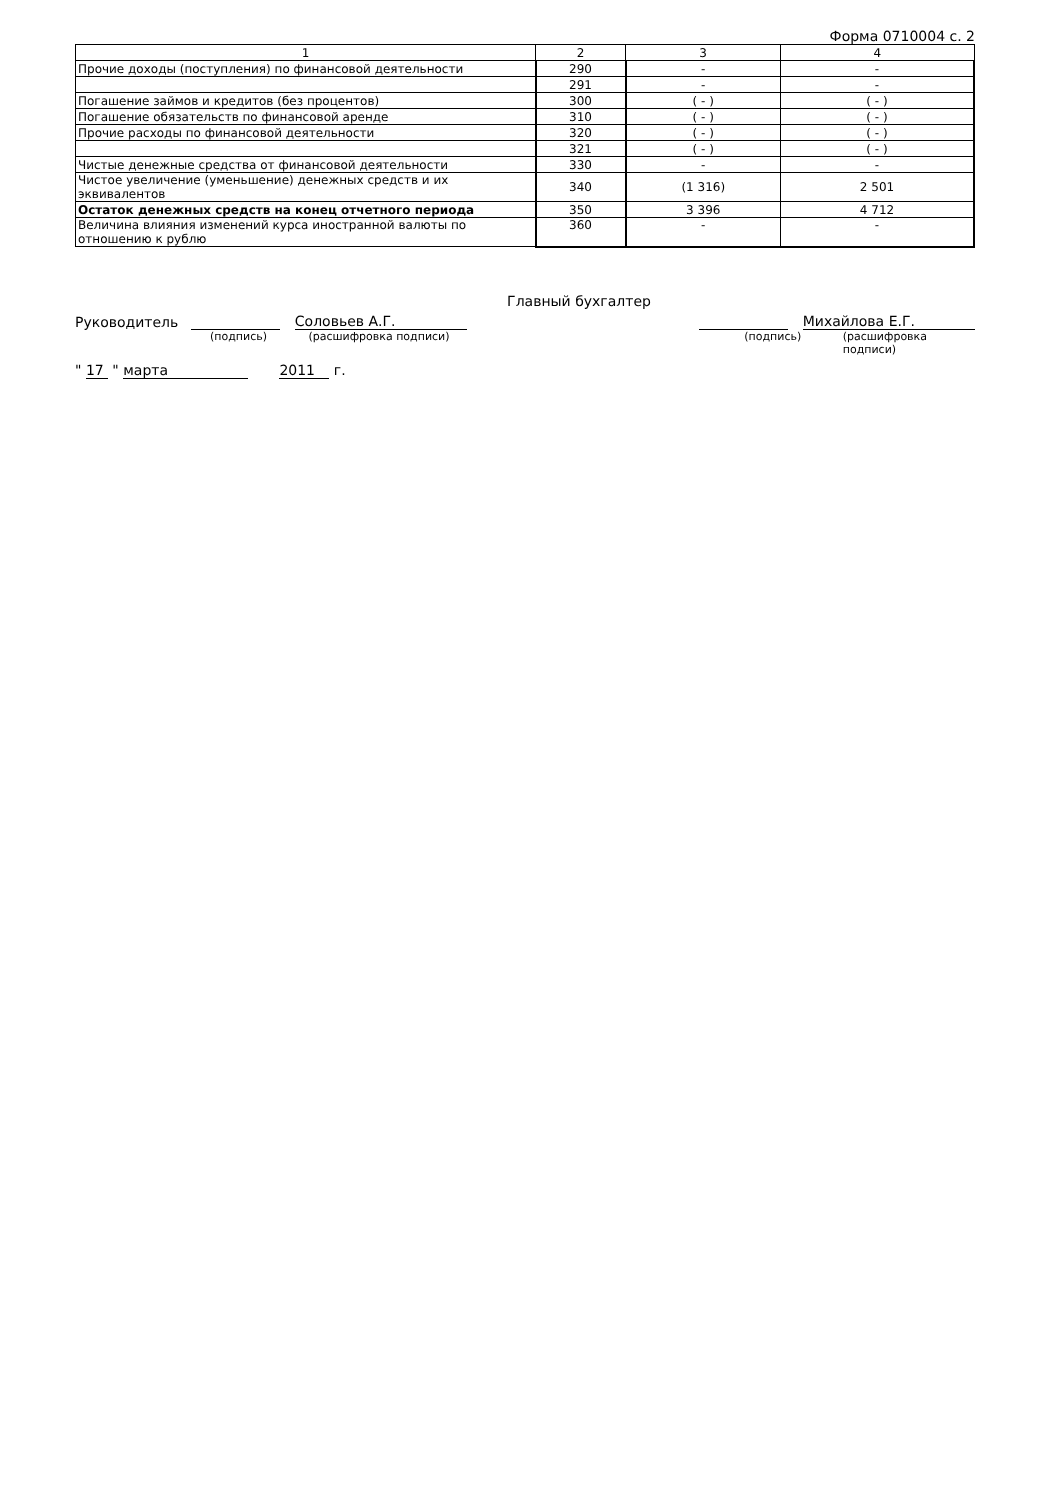Форма 0710004 с. 2
| 1 | 2 | 3 | 4 |
| --- | --- | --- | --- |
| Прочие доходы (поступления) по финансовой деятельности | 290 | - | - |
| | 291 | - | - |
| Погашение займов и кредитов (без процентов) | 300 | ( - ) | ( - ) |
| Погашение обязательств по финансовой аренде | 310 | ( - ) | ( - ) |
| Прочие расходы по финансовой деятельности | 320 | ( - ) | ( - ) |
| | 321 | ( - ) | ( - ) |
| Чистые денежные средства от финансовой деятельности | 330 | - | - |
| Чистое увеличение (уменьшение) денежных средств и их эквивалентов | 340 | (1 316) | 2 501 |
| Остаток денежных средств на конец отчетного периода | 350 | 3 396 | 4 712 |
| Величина влияния изменений курса иностранной валюты по отношению к рублю | 360 | - | - |
Руководитель Соловьев А.Г. Главный бухгалтер Михайлова Е.Г.
(подпись) (расшифровка подписи) (подпись) (расшифровка подписи)
" 17 " марта 2011 г.